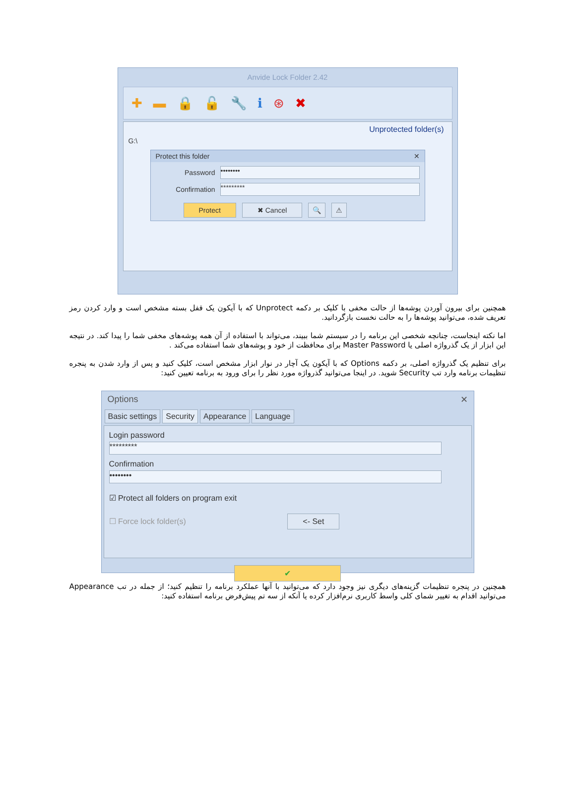Anvide Lock Folder 2.42
✚ ▬ 🔒 🔓 🔧 ℹ ⊛ ✖
Unprotected folder(s)
G:\
Protect this folder ✕
Password
••••••••
Confirmation
*********
Protect ✖ Cancel 🔍 ⚠
همچنین برای بیرون آوردن پوشه‌ها از حالت مخفی با کلیک بر دکمه Unprotect که با آیکون یک قفل بسته مشخص است و وارد کردن رمز تعریف شده، می‌توانید پوشه‌ها را به حالت نخست بازگردانید.
اما نکته اینجاست، چنانچه شخصی این برنامه را در سیستم شما ببیند، می‌تواند با استفاده از آن همه پوشه‌های مخفی شما را پیدا کند. در نتیجه این ابزار از یک گذرواژه اصلی یا Master Password برای محافظت از خود و پوشه‌های شما استفاده می‌کند .
برای تنظیم یک گذرواژه اصلی، بر دکمه Options که با آیکون یک آچار در نوار ابزار مشخص است، کلیک کنید و پس از وارد شدن به پنجره تنظیمات برنامه وارد تب Security شوید. در اینجا می‌توانید گذرواژه مورد نظر را برای ورود به برنامه تعیین کنید:
Options ✕
Basic settings Security Appearance Language
Login password
*********
Confirmation
••••••••
☑ Protect all folders on program exit
☐ Force lock folder(s) <- Set
✔
همچنین در پنجره تنظیمات گزینه‌های دیگری نیز وجود دارد که می‌توانید با آنها عملکرد برنامه را تنظیم کنید؛ از جمله در تب Appearance می‌توانید اقدام به تغییر شمای کلی واسط کاربری نرم‌افزار کرده یا آنکه از سه تم پیش‌فرض برنامه استفاده کنید: